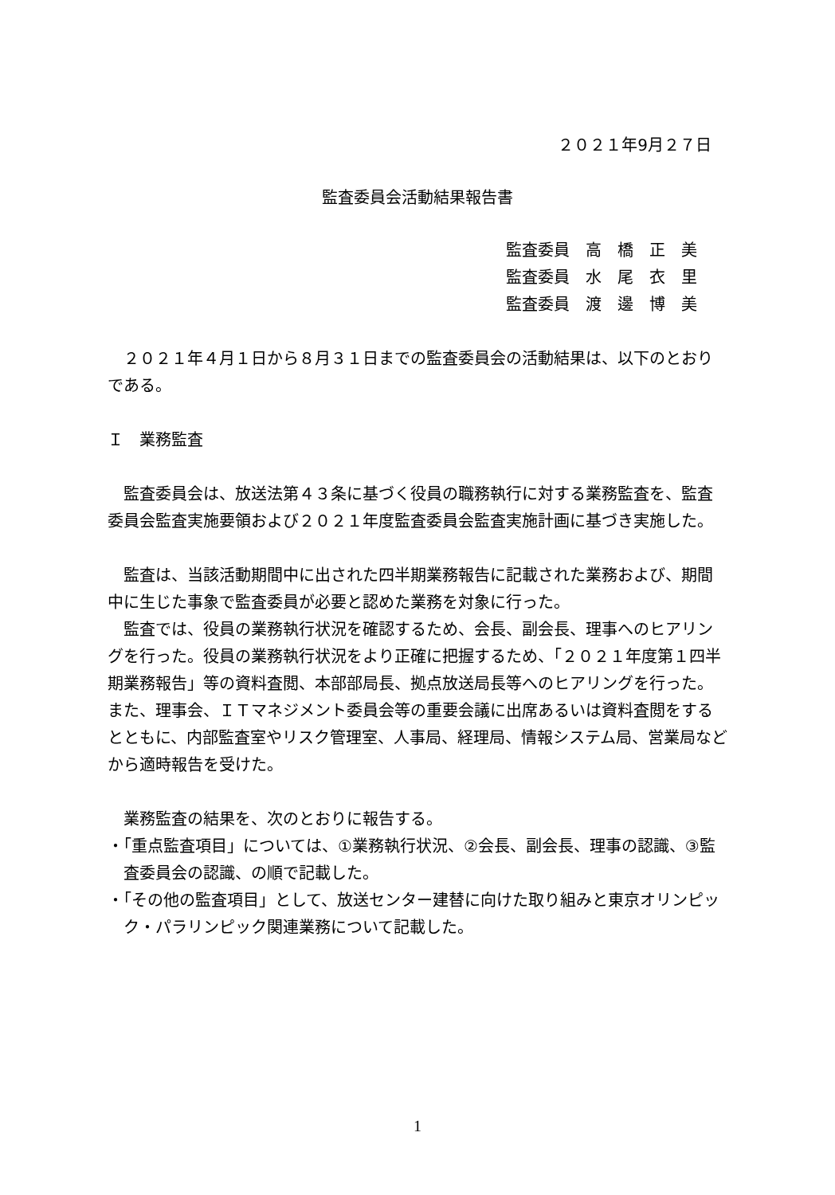２０２１年9月２７日
監査委員会活動結果報告書
監査委員　高　橋　正　美
監査委員　水　尾　衣　里
監査委員　渡　邊　博　美
２０２１年４月１日から８月３１日までの監査委員会の活動結果は、以下のとおりである。
Ｉ　業務監査
監査委員会は、放送法第４３条に基づく役員の職務執行に対する業務監査を、監査委員会監査実施要領および２０２１年度監査委員会監査実施計画に基づき実施した。
監査は、当該活動期間中に出された四半期業務報告に記載された業務および、期間中に生じた事象で監査委員が必要と認めた業務を対象に行った。
監査では、役員の業務執行状況を確認するため、会長、副会長、理事へのヒアリングを行った。役員の業務執行状況をより正確に把握するため、「２０２１年度第１四半期業務報告」等の資料査閲、本部部局長、拠点放送局長等へのヒアリングを行った。また、理事会、ＩＴマネジメント委員会等の重要会議に出席あるいは資料査閲をするとともに、内部監査室やリスク管理室、人事局、経理局、情報システム局、営業局などから適時報告を受けた。
業務監査の結果を、次のとおりに報告する。
・「重点監査項目」については、①業務執行状況、②会長、副会長、理事の認識、③監査委員会の認識、の順で記載した。
・「その他の監査項目」として、放送センター建替に向けた取り組みと東京オリンピック・パラリンピック関連業務について記載した。
1